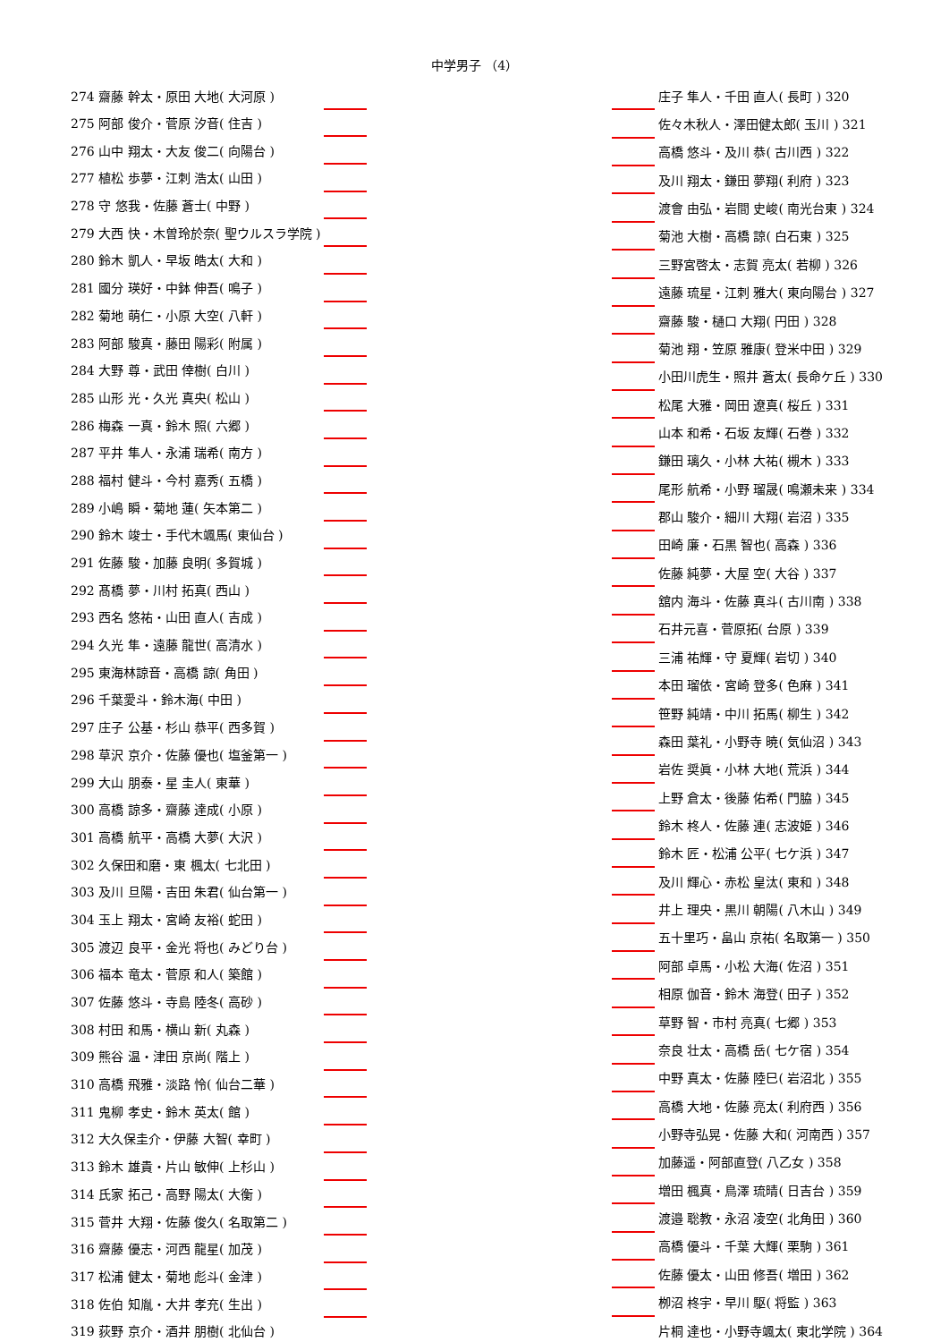中学男子 （4）
| 274 齋藤 幹太・原田 大地( 大河原 ) | |
| 275 阿部 俊介・菅原 汐音( 住吉 ) | |
| 276 山中 翔太・大友 俊二( 向陽台 ) | |
| 277 植松 歩夢・江刺 浩太( 山田 ) | |
| 278 守 悠我・佐藤 蒼士( 中野 ) | |
| 279 大西 快・木曽玲於奈( 聖ウルスラ学院 ) | |
| 280 鈴木 凱人・早坂 皓太( 大和 ) | |
| 281 國分 瑛好・中鉢 伸吾( 鳴子 ) | |
| 282 菊地 萌仁・小原 大空( 八軒 ) | |
| 283 阿部 駿真・藤田 陽彩( 附属 ) | |
| 284 大野 尊・武田 倖樹( 白川 ) | |
| 285 山形 光・久光 真央( 松山 ) | |
| 286 梅森 一真・鈴木 照( 六郷 ) | |
| 287 平井 隼人・永浦 瑞希( 南方 ) | |
| 288 福村 健斗・今村 嘉秀( 五橋 ) | |
| 289 小嶋 瞬・菊地 蓮( 矢本第二 ) | |
| 290 鈴木 竣士・手代木颯馬( 東仙台 ) | |
| 291 佐藤 駿・加藤 良明( 多賀城 ) | |
| 292 髙橋 夢・川村 拓真( 西山 ) | |
| 293 西名 悠祐・山田 直人( 吉成 ) | |
| 294 久光 隼・遠藤 龍世( 高清水 ) | |
| 295 東海林諒音・高橋 諒( 角田 ) | |
| 296 千葉愛斗・鈴木海( 中田 ) | |
| 297 庄子 公基・杉山 恭平( 西多賀 ) | |
| 298 草沢 京介・佐藤 優也( 塩釜第一 ) | |
| 299 大山 朋泰・星 圭人( 東華 ) | |
| 300 高橋 諒多・齋藤 達成( 小原 ) | |
| 301 高橋 航平・高橋 大夢( 大沢 ) | |
| 302 久保田和磨・東 楓太( 七北田 ) | |
| 303 及川 旦陽・吉田 朱君( 仙台第一 ) | |
| 304 玉上 翔太・宮崎 友裕( 蛇田 ) | |
| 305 渡辺 良平・金光 将也( みどり台 ) | |
| 306 福本 竜太・菅原 和人( 築館 ) | |
| 307 佐藤 悠斗・寺島 陸冬( 高砂 ) | |
| 308 村田 和馬・横山 新( 丸森 ) | |
| 309 熊谷 温・津田 京尚( 階上 ) | |
| 310 高橋 飛雅・淡路 怜( 仙台二華 ) | |
| 311 鬼柳 孝史・鈴木 英太( 館 ) | |
| 312 大久保圭介・伊藤 大智( 幸町 ) | |
| 313 鈴木 雄貴・片山 敏伸( 上杉山 ) | |
| 314 氏家 拓己・高野 陽太( 大衡 ) | |
| 315 菅井 大翔・佐藤 俊久( 名取第二 ) | |
| 316 齋藤 優志・河西 龍星( 加茂 ) | |
| 317 松浦 健太・菊地 彪斗( 金津 ) | |
| 318 佐伯 知胤・大井 孝充( 生出 ) | |
| 319 荻野 京介・酒井 朋樹( 北仙台 ) | |
| | 庄子 隼人・千田 直人( 長町 ) 320 |
| | 佐々木秋人・澤田健太郎( 玉川 ) 321 |
| | 高橋 悠斗・及川 恭( 古川西 ) 322 |
| | 及川 翔太・鎌田 夢翔( 利府 ) 323 |
| | 渡會 由弘・岩間 史峻( 南光台東 ) 324 |
| | 菊池 大樹・高橋 諒( 白石東 ) 325 |
| | 三野宮啓太・志賀 亮太( 若柳 ) 326 |
| | 遠藤 琉星・江刺 雅大( 東向陽台 ) 327 |
| | 齋藤 駿・樋口 大翔( 円田 ) 328 |
| | 菊池 翔・笠原 雅康( 登米中田 ) 329 |
| | 小田川虎生・照井 蒼太( 長命ケ丘 ) 330 |
| | 松尾 大雅・岡田 遼真( 桜丘 ) 331 |
| | 山本 和希・石坂 友輝( 石巻 ) 332 |
| | 鎌田 璃久・小林 大祐( 槻木 ) 333 |
| | 尾形 航希・小野 瑠晟( 鳴瀬未来 ) 334 |
| | 郡山 駿介・細川 大翔( 岩沼 ) 335 |
| | 田崎 廉・石黒 智也( 高森 ) 336 |
| | 佐藤 純夢・大屋 空( 大谷 ) 337 |
| | 舘内 海斗・佐藤 真斗( 古川南 ) 338 |
| | 石井元喜・菅原拓( 台原 ) 339 |
| | 三浦 祐輝・守 夏輝( 岩切 ) 340 |
| | 本田 瑠依・宮崎 登多( 色麻 ) 341 |
| | 笹野 純靖・中川 拓馬( 柳生 ) 342 |
| | 森田 葉礼・小野寺 暁( 気仙沼 ) 343 |
| | 岩佐 奨眞・小林 大地( 荒浜 ) 344 |
| | 上野 倉太・後藤 佑希( 門脇 ) 345 |
| | 鈴木 柊人・佐藤 連( 志波姫 ) 346 |
| | 鈴木 匠・松浦 公平( 七ケ浜 ) 347 |
| | 及川 輝心・赤松 皇汰( 東和 ) 348 |
| | 井上 理央・黒川 朝陽( 八木山 ) 349 |
| | 五十里巧・畠山 京祐( 名取第一 ) 350 |
| | 阿部 卓馬・小松 大海( 佐沼 ) 351 |
| | 相原 伽音・鈴木 海登( 田子 ) 352 |
| | 草野 智・市村 亮真( 七郷 ) 353 |
| | 奈良 壮太・高橋 岳( 七ケ宿 ) 354 |
| | 中野 真太・佐藤 陸巳( 岩沼北 ) 355 |
| | 高橋 大地・佐藤 亮太( 利府西 ) 356 |
| | 小野寺弘晃・佐藤 大和( 河南西 ) 357 |
| | 加藤遥・阿部直登( 八乙女 ) 358 |
| | 増田 楓真・鳥澤 琉晴( 日吉台 ) 359 |
| | 渡邉 聡教・永沼 凌空( 北角田 ) 360 |
| | 高橋 優斗・千葉 大輝( 栗駒 ) 361 |
| | 佐藤 優太・山田 修吾( 増田 ) 362 |
| | 栁沼 柊宇・早川 駆( 将監 ) 363 |
| | 片桐 達也・小野寺颯太( 東北学院 ) 364 |